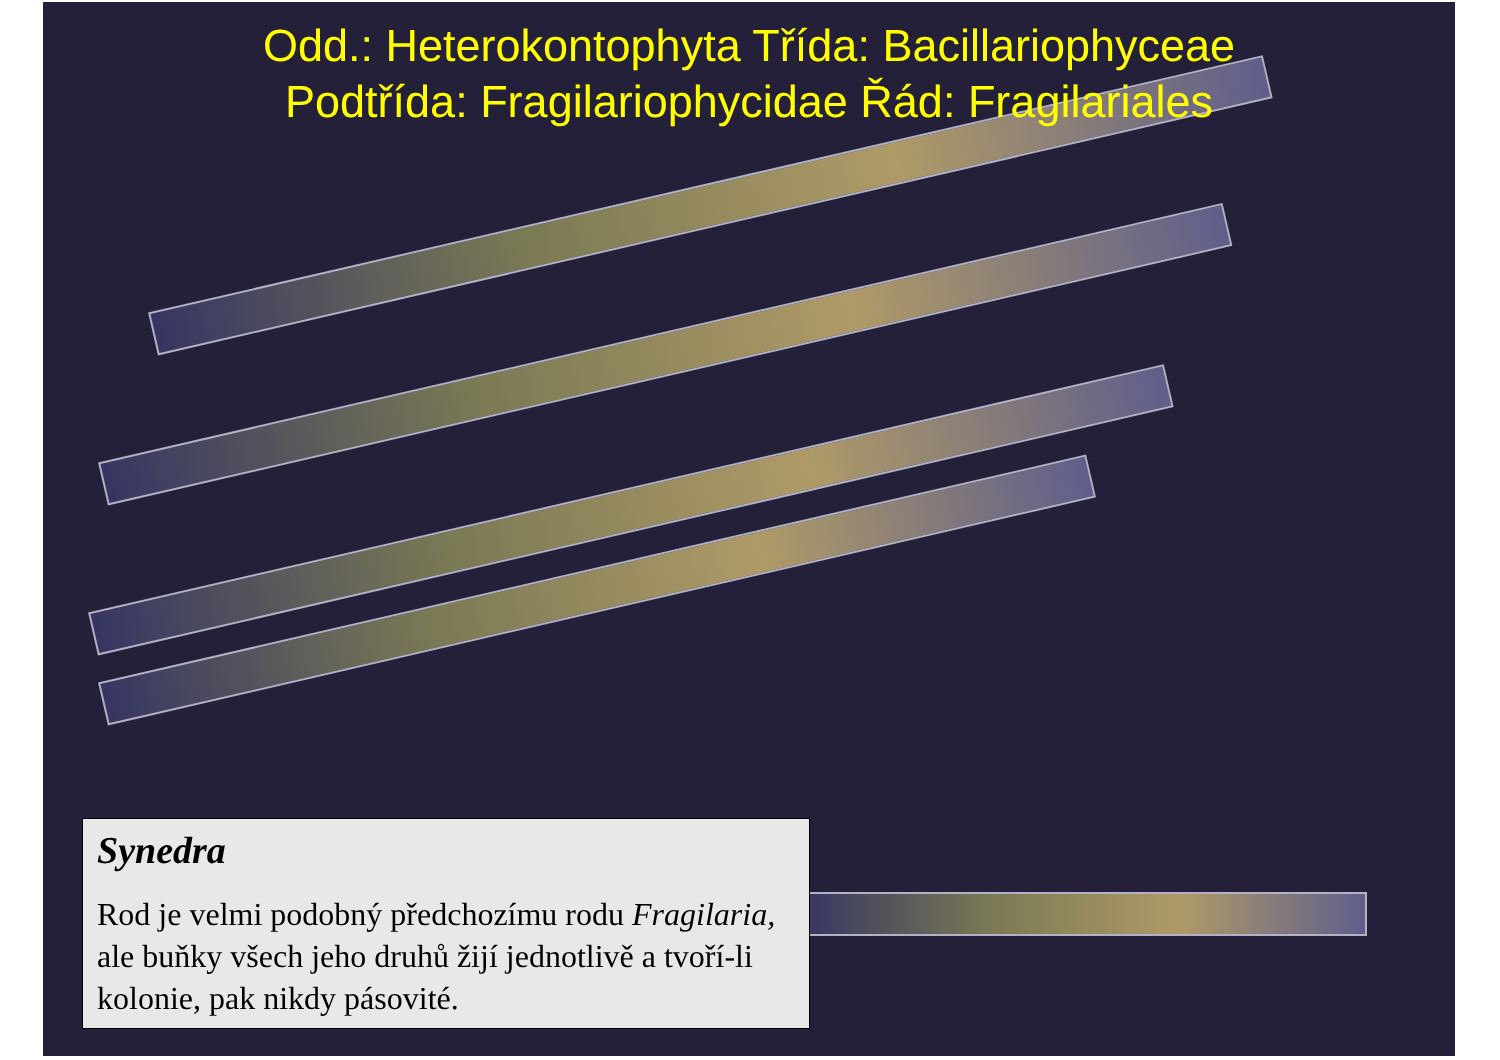Odd.: Heterokontophyta Třída: Bacillariophyceae
Podtřída: Fragilariophycidae Řád: Fragilariales
Synedra
Rod je velmi podobný předchozímu rodu Fragilaria, ale buňky všech jeho druhů žijí jednotlivě a tvoří-li kolonie, pak nikdy pásovité.